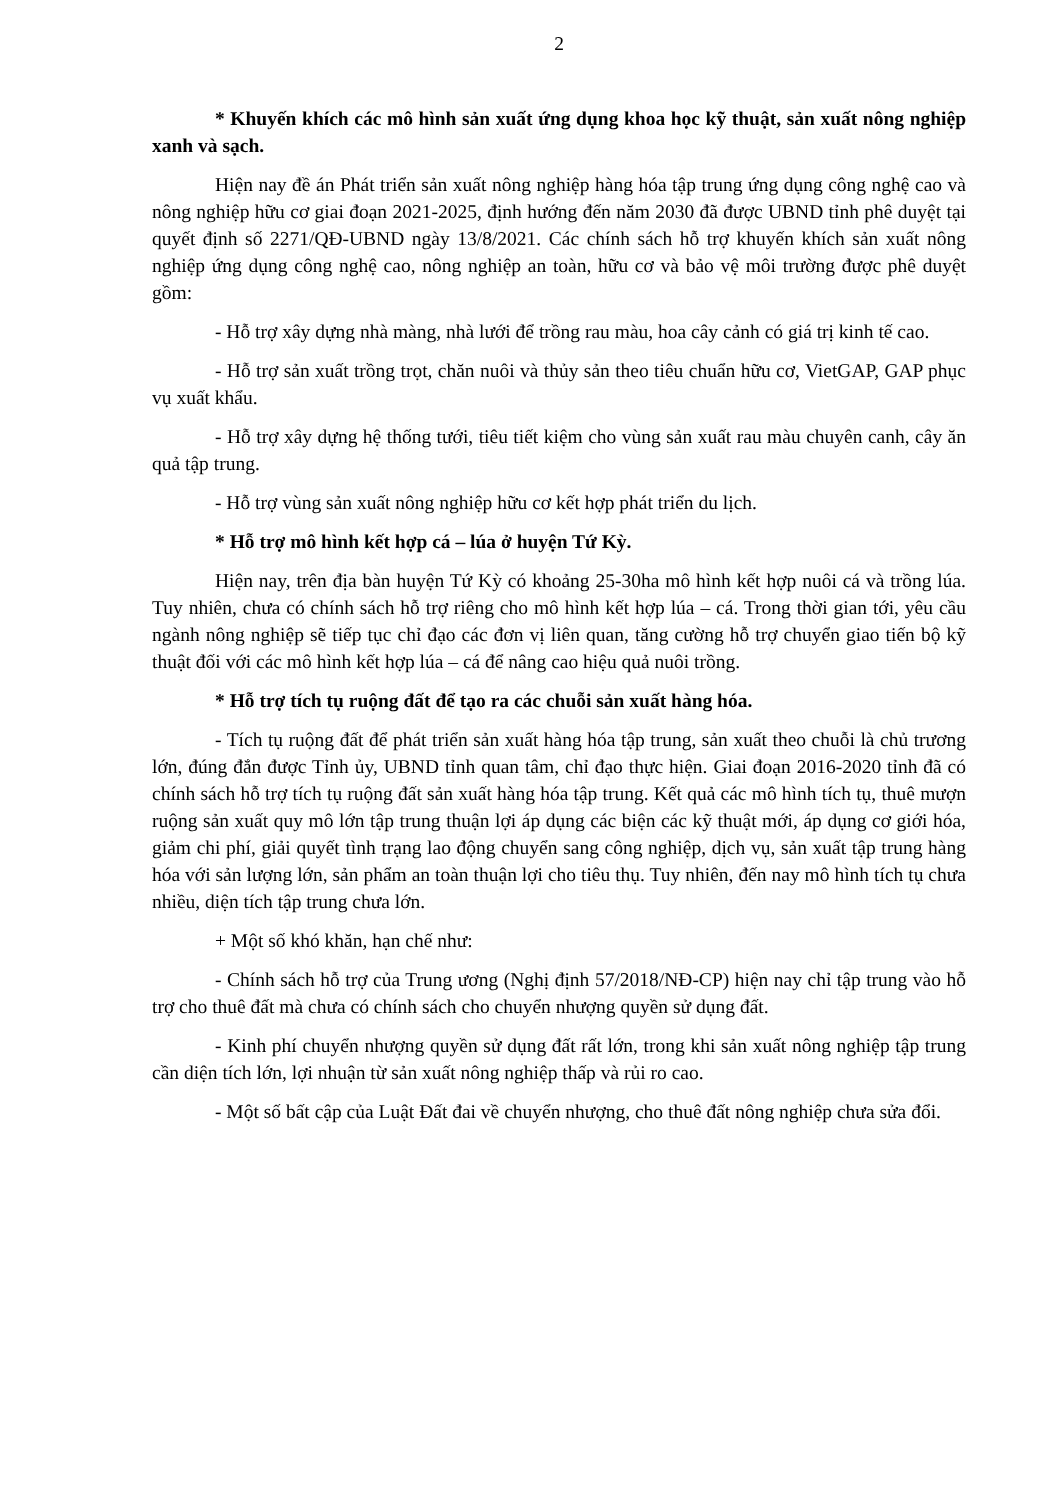2
* Khuyến khích các mô hình sản xuất ứng dụng khoa học kỹ thuật, sản xuất nông nghiệp xanh và sạch.
Hiện nay đề án Phát triển sản xuất nông nghiệp hàng hóa tập trung ứng dụng công nghệ cao và nông nghiệp hữu cơ giai đoạn 2021-2025, định hướng đến năm 2030 đã được UBND tỉnh phê duyệt tại quyết định số 2271/QĐ-UBND ngày 13/8/2021. Các chính sách hỗ trợ khuyến khích sản xuất nông nghiệp ứng dụng công nghệ cao, nông nghiệp an toàn, hữu cơ và bảo vệ môi trường được phê duyệt gồm:
- Hỗ trợ xây dựng nhà màng, nhà lưới để trồng rau màu, hoa cây cảnh có giá trị kinh tế cao.
- Hỗ trợ sản xuất trồng trọt, chăn nuôi và thủy sản theo tiêu chuẩn hữu cơ, VietGAP, GAP phục vụ xuất khẩu.
- Hỗ trợ xây dựng hệ thống tưới, tiêu tiết kiệm cho vùng sản xuất rau màu chuyên canh, cây ăn quả tập trung.
- Hỗ trợ vùng sản xuất nông nghiệp hữu cơ kết hợp phát triển du lịch.
* Hỗ trợ mô hình kết hợp cá – lúa ở huyện Tứ Kỳ.
Hiện nay, trên địa bàn huyện Tứ Kỳ có khoảng 25-30ha mô hình kết hợp nuôi cá và trồng lúa. Tuy nhiên, chưa có chính sách hỗ trợ riêng cho mô hình kết hợp lúa – cá. Trong thời gian tới, yêu cầu ngành nông nghiệp sẽ tiếp tục chỉ đạo các đơn vị liên quan, tăng cường hỗ trợ chuyển giao tiến bộ kỹ thuật đối với các mô hình kết hợp lúa – cá để nâng cao hiệu quả nuôi trồng.
* Hỗ trợ tích tụ ruộng đất để tạo ra các chuỗi sản xuất hàng hóa.
- Tích tụ ruộng đất để phát triển sản xuất hàng hóa tập trung, sản xuất theo chuỗi là chủ trương lớn, đúng đắn được Tỉnh ủy, UBND tỉnh quan tâm, chỉ đạo thực hiện. Giai đoạn 2016-2020 tỉnh đã có chính sách hỗ trợ tích tụ ruộng đất sản xuất hàng hóa tập trung. Kết quả các mô hình tích tụ, thuê mượn ruộng sản xuất quy mô lớn tập trung thuận lợi áp dụng các biện các kỹ thuật mới, áp dụng cơ giới hóa, giảm chi phí, giải quyết tình trạng lao động chuyển sang công nghiệp, dịch vụ, sản xuất tập trung hàng hóa với sản lượng lớn, sản phẩm an toàn thuận lợi cho tiêu thụ. Tuy nhiên, đến nay mô hình tích tụ chưa nhiều, diện tích tập trung chưa lớn.
+ Một số khó khăn, hạn chế như:
- Chính sách hỗ trợ của Trung ương (Nghị định 57/2018/NĐ-CP) hiện nay chỉ tập trung vào hỗ trợ cho thuê đất mà chưa có chính sách cho chuyển nhượng quyền sử dụng đất.
- Kinh phí chuyển nhượng quyền sử dụng đất rất lớn, trong khi sản xuất nông nghiệp tập trung cần diện tích lớn, lợi nhuận từ sản xuất nông nghiệp thấp và rủi ro cao.
- Một số bất cập của Luật Đất đai về chuyển nhượng, cho thuê đất nông nghiệp chưa sửa đổi.